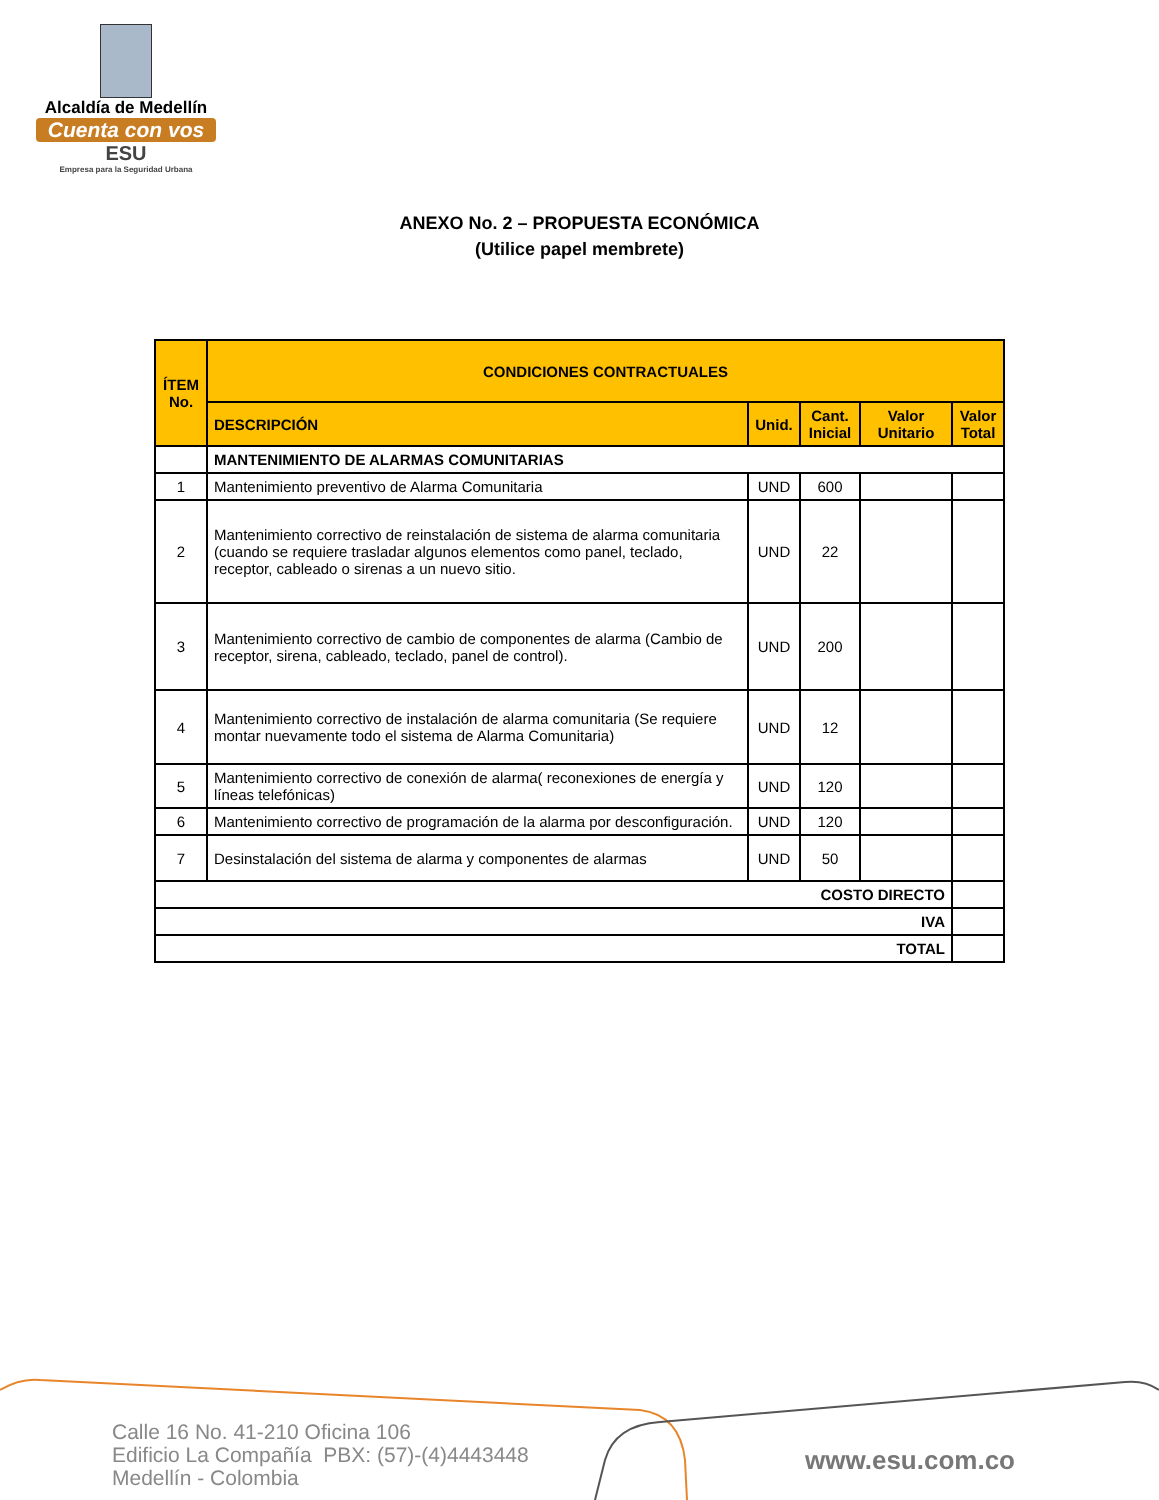Alcaldía de Medellín
Cuenta con vos
ESU
Empresa para la Seguridad Urbana
ANEXO No. 2 – PROPUESTA ECONÓMICA
(Utilice papel membrete)
| ÍTEM No. | CONDICIONES CONTRACTUALES | | | | |
| --- | --- | --- | --- | --- | --- |
| | DESCRIPCIÓN | Unid. | Cant. Inicial | Valor Unitario | Valor Total |
| | MANTENIMIENTO DE ALARMAS COMUNITARIAS | | | | |
| 1 | Mantenimiento preventivo de Alarma Comunitaria | UND | 600 | | |
| 2 | Mantenimiento correctivo de reinstalación de sistema de alarma comunitaria (cuando se requiere trasladar algunos elementos como panel, teclado, receptor, cableado o sirenas a un nuevo sitio. | UND | 22 | | |
| 3 | Mantenimiento correctivo de cambio de componentes de alarma (Cambio de receptor, sirena, cableado, teclado, panel de control). | UND | 200 | | |
| 4 | Mantenimiento correctivo de instalación de alarma comunitaria (Se requiere montar nuevamente todo el sistema de Alarma Comunitaria) | UND | 12 | | |
| 5 | Mantenimiento correctivo de conexión de alarma( reconexiones de energía y líneas telefónicas) | UND | 120 | | |
| 6 | Mantenimiento correctivo de programación de la alarma por desconfiguración. | UND | 120 | | |
| 7 | Desinstalación del sistema de alarma y componentes de alarmas | UND | 50 | | |
| COSTO DIRECTO | | | | | |
| IVA | | | | | |
| TOTAL | | | | | |
Calle 16 No. 41-210 Oficina 106
Edificio La Compañía PBX: (57)-(4)4443448
Medellín - Colombia
www.esu.com.co